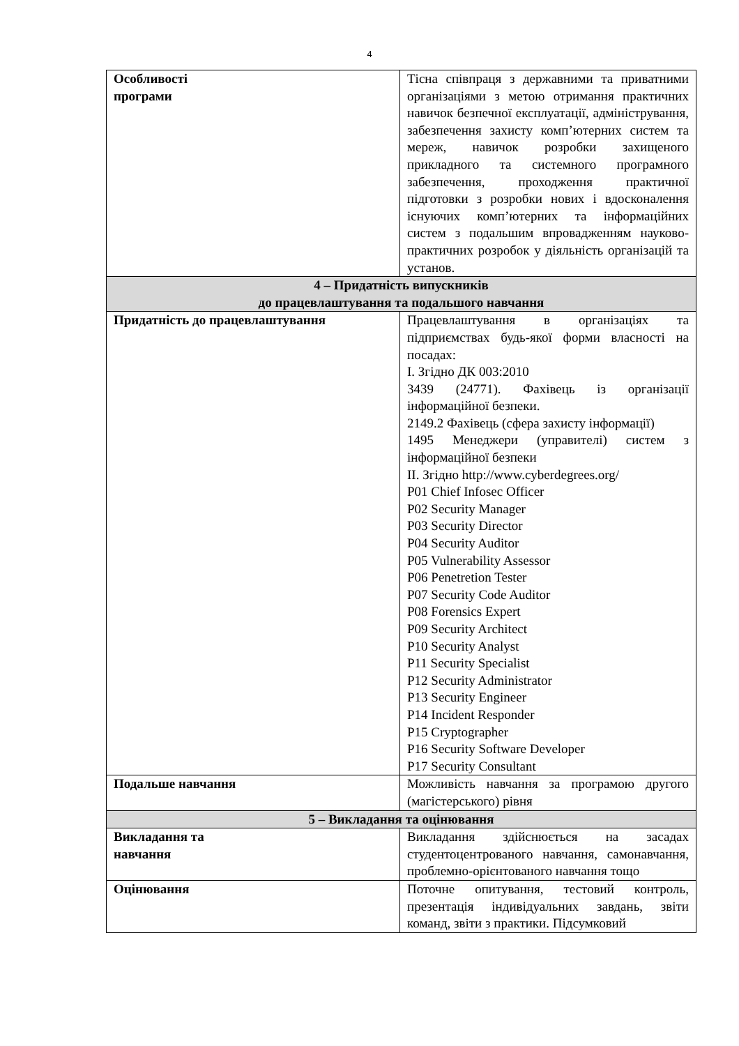4
| Особливості програми | Тісна співпраця з державними та приватними організаціями з метою отримання практичних навичок безпечної експлуатації, адміністрування, забезпечення захисту комп’ютерних систем та мереж, навичок розробки захищеного прикладного та системного програмного забезпечення, проходження практичної підготовки з розробки нових і вдосконалення існуючих комп’ютерних та інформаційних систем з подальшим впровадженням науково-практичних розробок у діяльність організацій та установ. |
| 4 – Придатність випускників до працевлаштування та подальшого навчання | |
| Придатність до працевлаштування | Працевлаштування в організаціях та підприємствах будь-якої форми власності на посадах: І. Згідно ДК 003:2010 3439 (24771). Фахівець із організації інформаційної безпеки. 2149.2 Фахівець (сфера захисту інформації) 1495 Менеджери (управителі) систем з інформаційної безпеки ІІ. Згідно http://www.cyberdegrees.org/ P01 Chief Infosec Officer P02 Security Manager P03 Security Director P04 Security Auditor P05 Vulnerability Assessor P06 Penetretion Tester P07 Security Code Auditor P08 Forensics Expert P09 Security Architect P10 Security Analyst P11 Security Specialist P12 Security Administrator P13 Security Engineer P14 Incident Responder P15 Cryptographer P16 Security Software Developer P17 Security Consultant |
| Подальше навчання | Можливість навчання за програмою другого (магістерського) рівня |
| 5 – Викладання та оцінювання | |
| Викладання та навчання | Викладання здійснюється на засадах студентоцентрованого навчання, самонавчання, проблемно-орієнтованого навчання тощо |
| Оцінювання | Поточне опитування, тестовий контроль, презентація індивідуальних завдань, звіти команд, звіти з практики. Підсумковий |